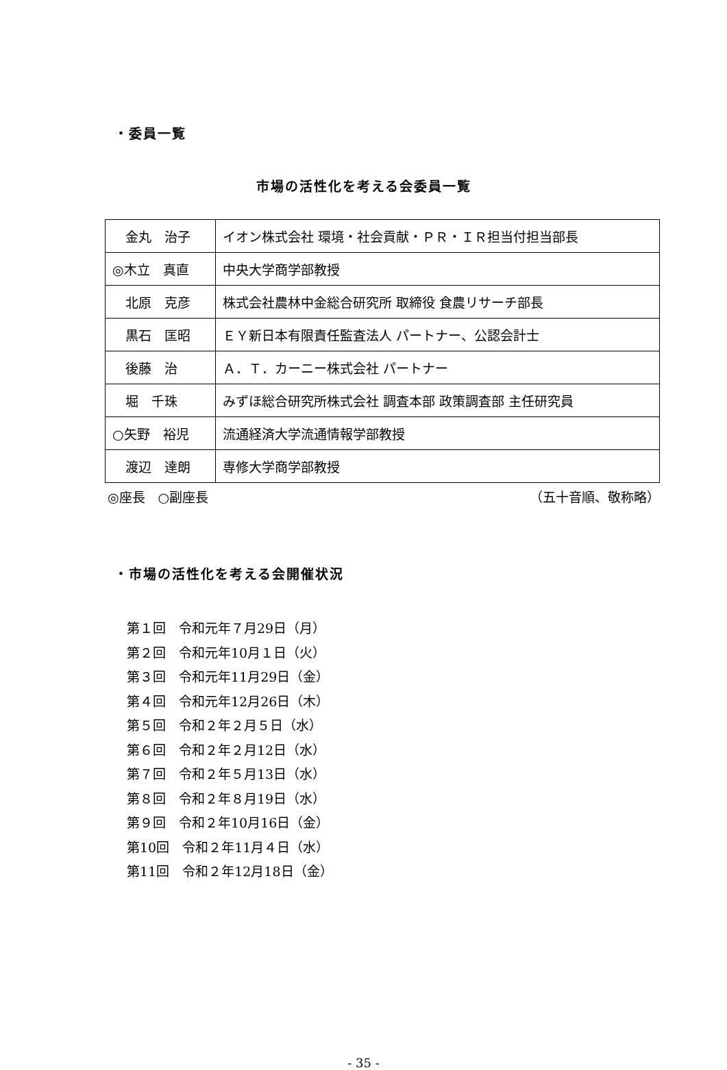・委員一覧
市場の活性化を考える会委員一覧
| 金丸 治子 | イオン株式会社 環境・社会貢献・ＰＲ・ＩＲ担当付担当部長 |
| ◎木立 真直 | 中央大学商学部教授 |
| 北原 克彦 | 株式会社農林中金総合研究所 取締役 食農リサーチ部長 |
| 黒石 匡昭 | ＥＹ新日本有限責任監査法人 パートナー、公認会計士 |
| 後藤 治 | Ａ．Ｔ．カーニー株式会社 パートナー |
| 堀 千珠 | みずほ総合研究所株式会社 調査本部 政策調査部 主任研究員 |
| ○矢野 裕児 | 流通経済大学流通情報学部教授 |
| 渡辺 達朗 | 専修大学商学部教授 |
◎座長　○副座長 （五十音順、敬称略）
・市場の活性化を考える会開催状況
第１回　令和元年７月29日（月）
第２回　令和元年10月１日（火）
第３回　令和元年11月29日（金）
第４回　令和元年12月26日（木）
第５回　令和２年２月５日（水）
第６回　令和２年２月12日（水）
第７回　令和２年５月13日（水）
第８回　令和２年８月19日（水）
第９回　令和２年10月16日（金）
第10回　令和２年11月４日（水）
第11回　令和２年12月18日（金）
- 35 -